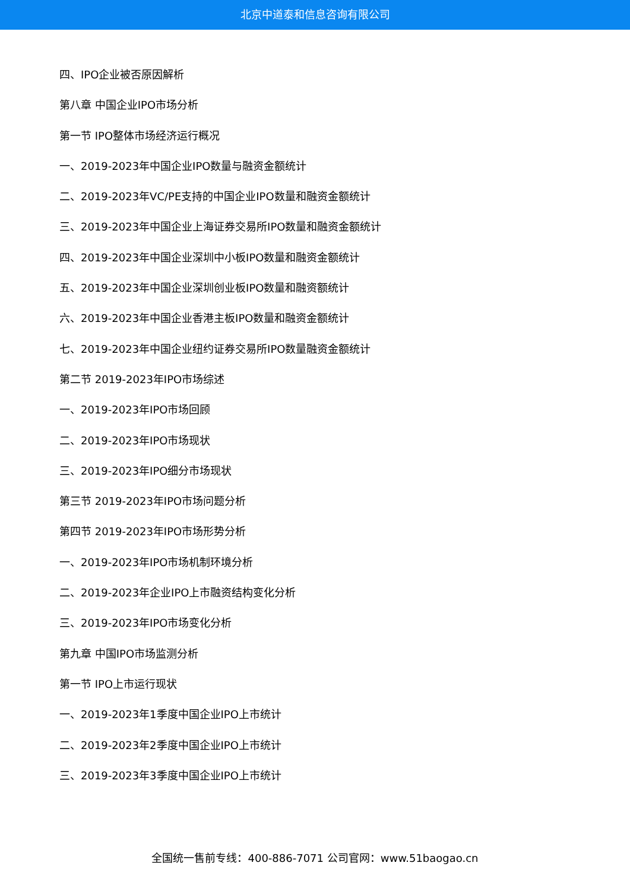北京中道泰和信息咨询有限公司
四、IPO企业被否原因解析
第八章 中国企业IPO市场分析
第一节 IPO整体市场经济运行概况
一、2019-2023年中国企业IPO数量与融资金额统计
二、2019-2023年VC/PE支持的中国企业IPO数量和融资金额统计
三、2019-2023年中国企业上海证券交易所IPO数量和融资金额统计
四、2019-2023年中国企业深圳中小板IPO数量和融资金额统计
五、2019-2023年中国企业深圳创业板IPO数量和融资额统计
六、2019-2023年中国企业香港主板IPO数量和融资金额统计
七、2019-2023年中国企业纽约证券交易所IPO数量融资金额统计
第二节 2019-2023年IPO市场综述
一、2019-2023年IPO市场回顾
二、2019-2023年IPO市场现状
三、2019-2023年IPO细分市场现状
第三节 2019-2023年IPO市场问题分析
第四节 2019-2023年IPO市场形势分析
一、2019-2023年IPO市场机制环境分析
二、2019-2023年企业IPO上市融资结构变化分析
三、2019-2023年IPO市场变化分析
第九章 中国IPO市场监测分析
第一节 IPO上市运行现状
一、2019-2023年1季度中国企业IPO上市统计
二、2019-2023年2季度中国企业IPO上市统计
三、2019-2023年3季度中国企业IPO上市统计
全国统一售前专线：400-886-7071 公司官网：www.51baogao.cn